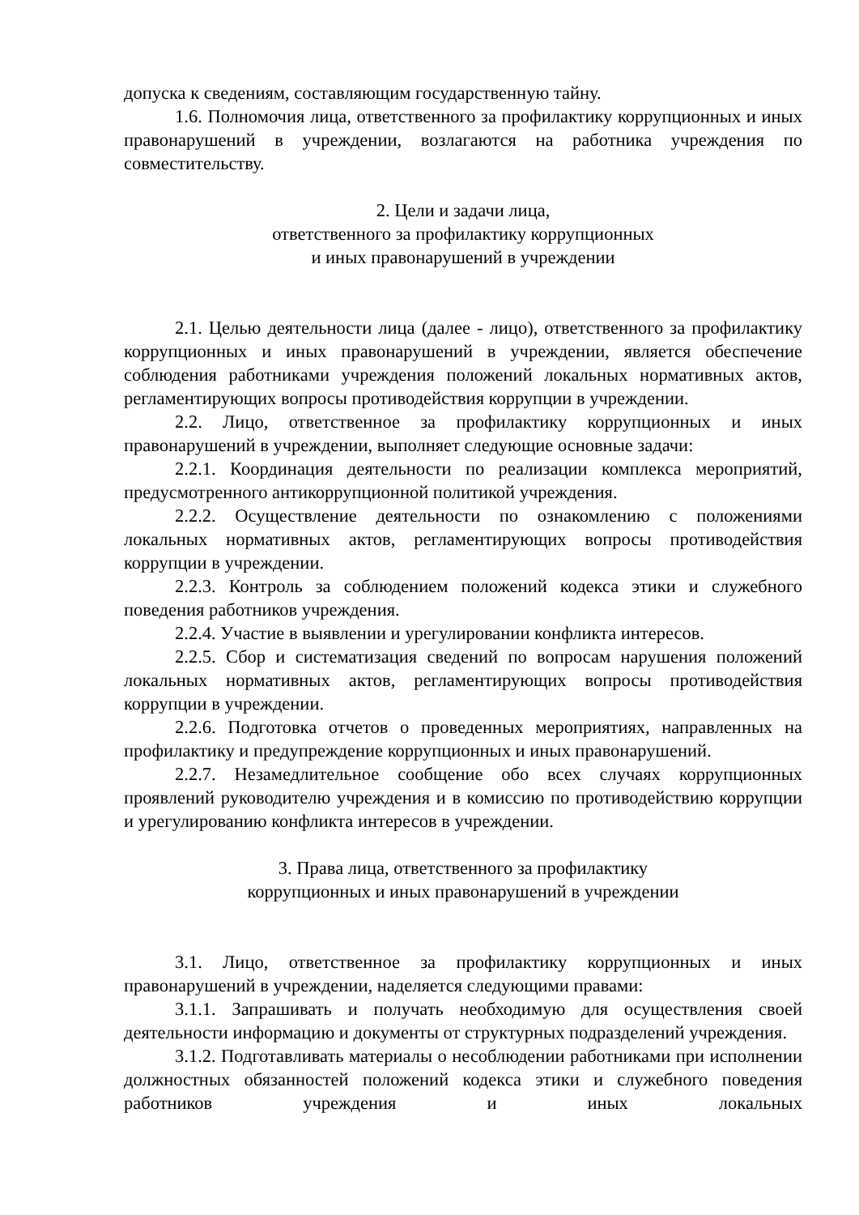допуска к сведениям, составляющим государственную тайну.
1.6. Полномочия лица, ответственного за профилактику коррупционных и иных правонарушений в учреждении, возлагаются на работника учреждения по совместительству.
2. Цели и задачи лица,
ответственного за профилактику коррупционных
и иных правонарушений в учреждении
2.1. Целью деятельности лица (далее - лицо), ответственного за профилактику коррупционных и иных правонарушений в учреждении, является обеспечение соблюдения работниками учреждения положений локальных нормативных актов, регламентирующих вопросы противодействия коррупции в учреждении.
2.2. Лицо, ответственное за профилактику коррупционных и иных правонарушений в учреждении, выполняет следующие основные задачи:
2.2.1. Координация деятельности по реализации комплекса мероприятий, предусмотренного антикоррупционной политикой учреждения.
2.2.2. Осуществление деятельности по ознакомлению с положениями локальных нормативных актов, регламентирующих вопросы противодействия коррупции в учреждении.
2.2.3. Контроль за соблюдением положений кодекса этики и служебного поведения работников учреждения.
2.2.4. Участие в выявлении и урегулировании конфликта интересов.
2.2.5. Сбор и систематизация сведений по вопросам нарушения положений локальных нормативных актов, регламентирующих вопросы противодействия коррупции в учреждении.
2.2.6. Подготовка отчетов о проведенных мероприятиях, направленных на профилактику и предупреждение коррупционных и иных правонарушений.
2.2.7. Незамедлительное сообщение обо всех случаях коррупционных проявлений руководителю учреждения и в комиссию по противодействию коррупции и урегулированию конфликта интересов в учреждении.
3. Права лица, ответственного за профилактику
коррупционных и иных правонарушений в учреждении
3.1. Лицо, ответственное за профилактику коррупционных и иных правонарушений в учреждении, наделяется следующими правами:
3.1.1. Запрашивать и получать необходимую для осуществления своей деятельности информацию и документы от структурных подразделений учреждения.
3.1.2. Подготавливать материалы о несоблюдении работниками при исполнении должностных обязанностей положений кодекса этики и служебного поведения работников учреждения и иных локальных